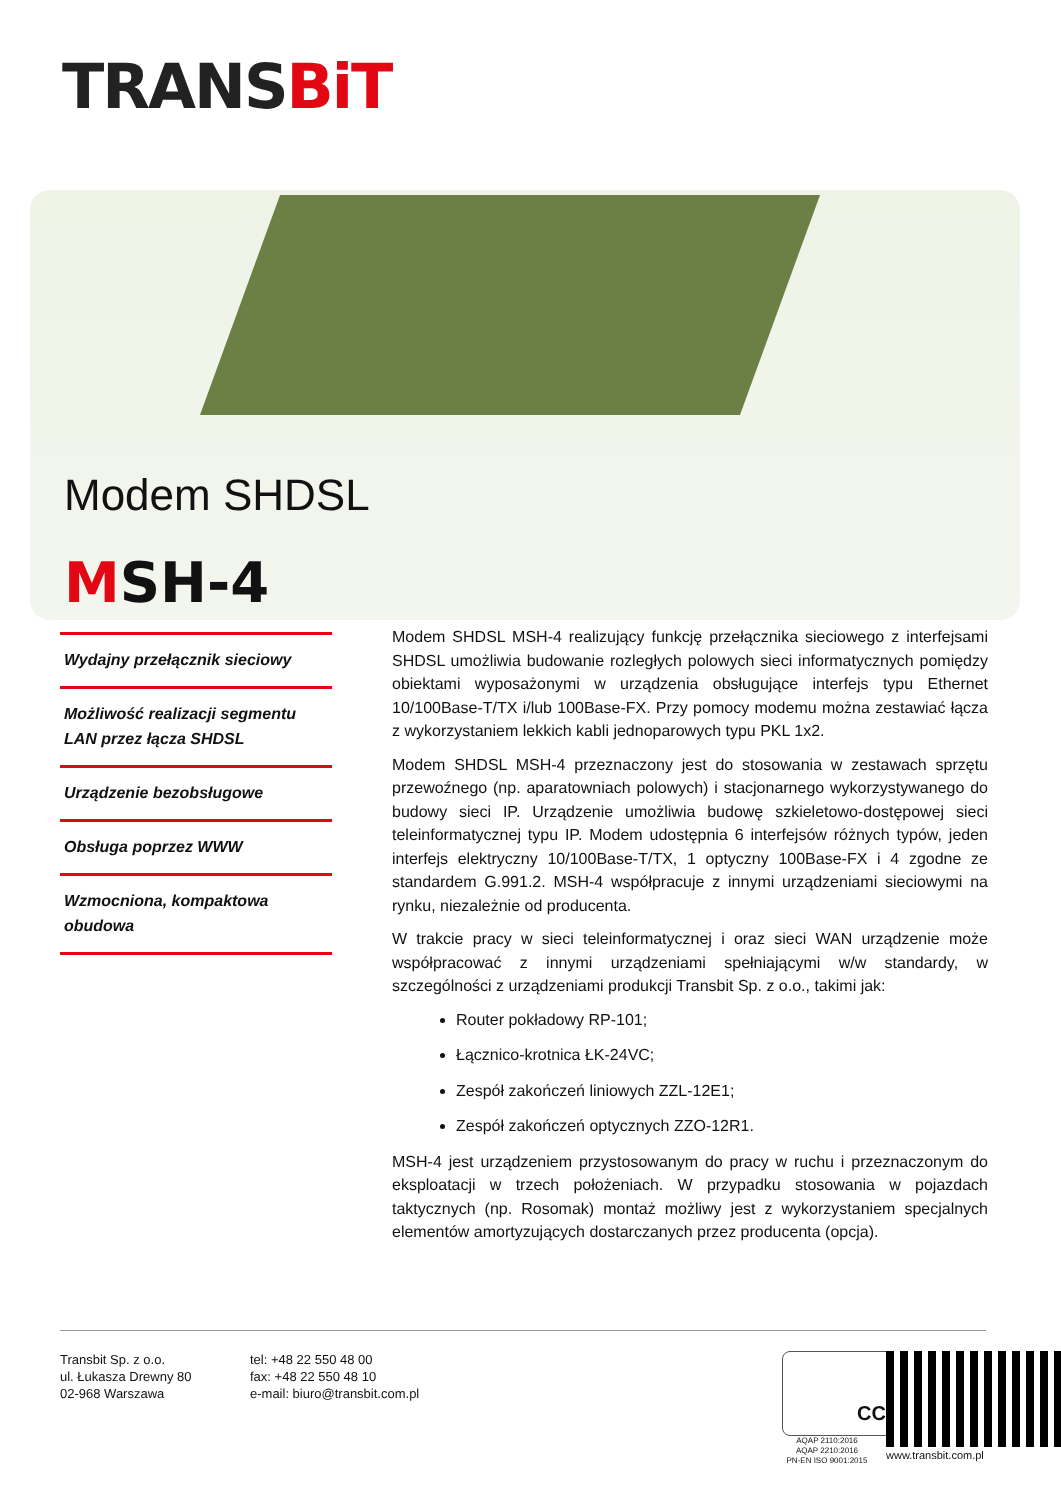TRA NSBiT
Modem SHDSL
MSH-4
Wydajny przełącznik sieciowy
Możliwość realizacji segmentu LAN przez łącza SHDSL
Urządzenie bezobsługowe
Obsługa poprzez WWW
Wzmocniona, kompaktowa obudowa
Modem SHDSL MSH-4 realizujący funkcję przełącznika sieciowego z interfejsami SHDSL umożliwia budowanie rozległych polowych sieci informatycznych pomiędzy obiektami wyposażonymi w urządzenia obsługujące interfejs typu Ethernet 10/100Base-T/TX i/lub 100Base-FX. Przy pomocy modemu można zestawiać łącza z wykorzystaniem lekkich kabli jednoparowych typu PKL 1x2.
Modem SHDSL MSH-4 przeznaczony jest do stosowania w zestawach sprzętu przewoźnego (np. aparatowniach polowych) i stacjonarnego wykorzystywanego do budowy sieci IP. Urządzenie umożliwia budowę szkieletowo-dostępowej sieci teleinformatycznej typu IP. Modem udostępnia 6 interfejsów różnych typów, jeden interfejs elektryczny 10/100Base-T/TX, 1 optyczny 100Base-FX i 4 zgodne ze standardem G.991.2. MSH-4 współpracuje z innymi urządzeniami sieciowymi na rynku, niezależnie od producenta.
W trakcie pracy w sieci teleinformatycznej i oraz sieci WAN urządzenie może współpracować z innymi urządzeniami spełniającymi w/w standardy, w szczególności z urządzeniami produkcji Transbit Sp. z o.o., takimi jak:
Router pokładowy RP-101;
Łącznico-krotnica ŁK-24VC;
Zespół zakończeń liniowych ZZL-12E1;
Zespół zakończeń optycznych ZZO-12R1.
MSH-4 jest urządzeniem przystosowanym do pracy w ruchu i przeznaczonym do eksploatacji w trzech położeniach. W przypadku stosowania w pojazdach taktycznych (np. Rosomak) montaż możliwy jest z wykorzystaniem specjalnych elementów amortyzujących dostarczanych przez producenta (opcja).
Transbit Sp. z o.o.
ul. Łukasza Drewny 80
02-968 Warszawa
tel: +48 22 550 48 00
fax: +48 22 550 48 10
e-mail: biuro@transbit.com.pl
CCJ
AQAP 2110:2016
AQAP 2210:2016
PN-EN ISO 9001:2015
www.transbit.com.pl